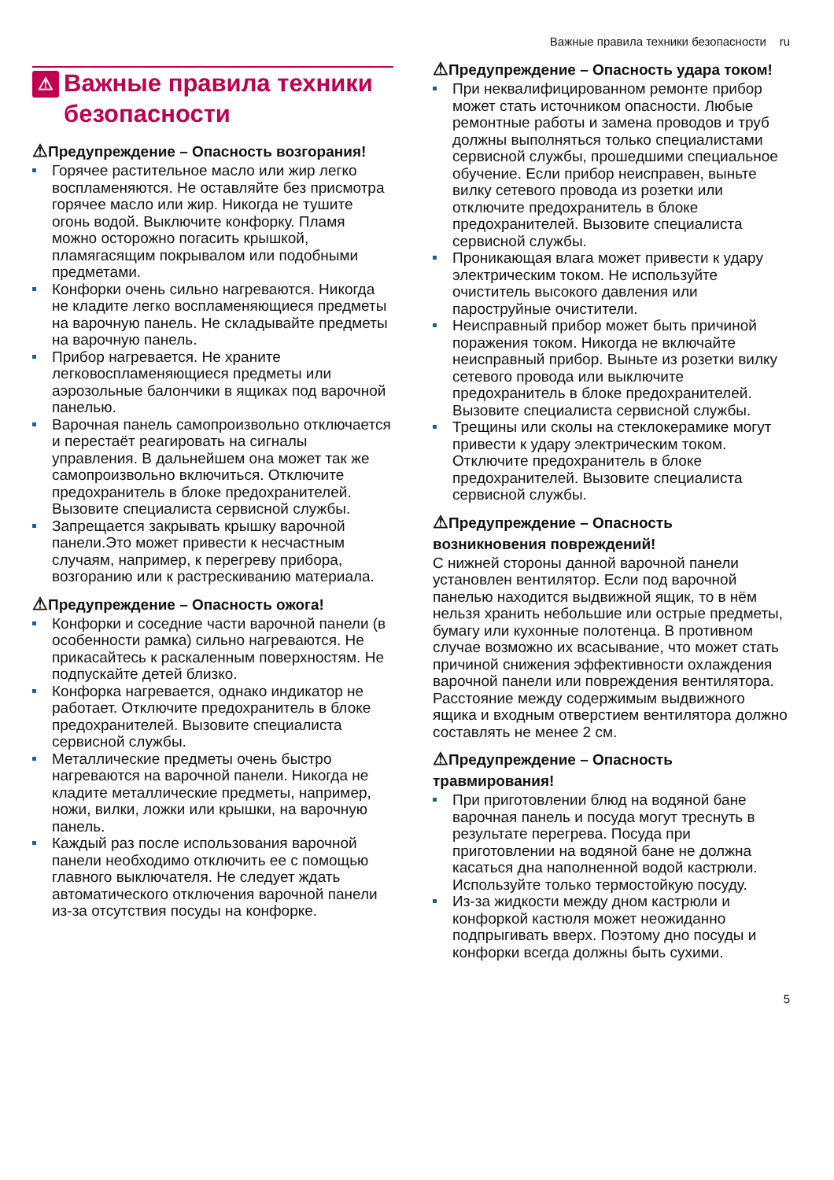Важные правила техники безопасности ru
⚠ Важные правила техники безопасности
⚠Предупреждение – Опасность возгорания!
Горячее растительное масло или жир легко воспламеняются. Не оставляйте без присмотра горячее масло или жир. Никогда не тушите огонь водой. Выключите конфорку. Пламя можно осторожно погасить крышкой, пламягасящим покрывалом или подобными предметами.
Конфорки очень сильно нагреваются. Никогда не кладите легко воспламеняющиеся предметы на варочную панель. Не складывайте предметы на варочную панель.
Прибор нагревается. Не храните легковоспламеняющиеся предметы или аэрозольные балончики в ящиках под варочной панелью.
Варочная панель самопроизвольно отключается и перестаёт реагировать на сигналы управления. В дальнейшем она может так же самопроизвольно включиться. Отключите предохранитель в блоке предохранителей. Вызовите специалиста сервисной службы.
Запрещается закрывать крышку варочной панели.Это может привести к несчастным случаям, например, к перегреву прибора, возгоранию или к растрескиванию материала.
⚠Предупреждение – Опасность ожога!
Конфорки и соседние части варочной панели (в особенности рамка) сильно нагреваются. Не прикасайтесь к раскаленным поверхностям. Не подпускайте детей близко.
Конфорка нагревается, однако индикатор не работает. Отключите предохранитель в блоке предохранителей. Вызовите специалиста сервисной службы.
Металлические предметы очень быстро нагреваются на варочной панели. Никогда не кладите металлические предметы, например, ножи, вилки, ложки или крышки, на варочную панель.
Каждый раз после использования варочной панели необходимо отключить ее с помощью главного выключателя. Не следует ждать автоматического отключения варочной панели из-за отсутствия посуды на конфорке.
⚠Предупреждение – Опасность удара током!
При неквалифицированном ремонте прибор может стать источником опасности. Любые ремонтные работы и замена проводов и труб должны выполняться только специалистами сервисной службы, прошедшими специальное обучение. Если прибор неисправен, выньте вилку сетевого провода из розетки или отключите предохранитель в блоке предохранителей. Вызовите специалиста сервисной службы.
Проникающая влага может привести к удару электрическим током. Не используйте очиститель высокого давления или пароструйные очистители.
Неисправный прибор может быть причиной поражения током. Никогда не включайте неисправный прибор. Выньте из розетки вилку сетевого провода или выключите предохранитель в блоке предохранителей. Вызовите специалиста сервисной службы.
Трещины или сколы на стеклокерамике могут привести к удару электрическим током. Отключите предохранитель в блоке предохранителей. Вызовите специалиста сервисной службы.
⚠Предупреждение – Опасность возникновения повреждений!
С нижней стороны данной варочной панели установлен вентилятор. Если под варочной панелью находится выдвижной ящик, то в нём нельзя хранить небольшие или острые предметы, бумагу или кухонные полотенца. В противном случае возможно их всасывание, что может стать причиной снижения эффективности охлаждения варочной панели или повреждения вентилятора.
Расстояние между содержимым выдвижного ящика и входным отверстием вентилятора должно составлять не менее 2 см.
⚠Предупреждение – Опасность травмирования!
При приготовлении блюд на водяной бане варочная панель и посуда могут треснуть в результате перегрева. Посуда при приготовлении на водяной бане не должна касаться дна наполненной водой кастрюли. Используйте только термостойкую посуду.
Из-за жидкости между дном кастрюли и конфоркой кастюля может неожиданно подпрыгивать вверх. Поэтому дно посуды и конфорки всегда должны быть сухими.
5